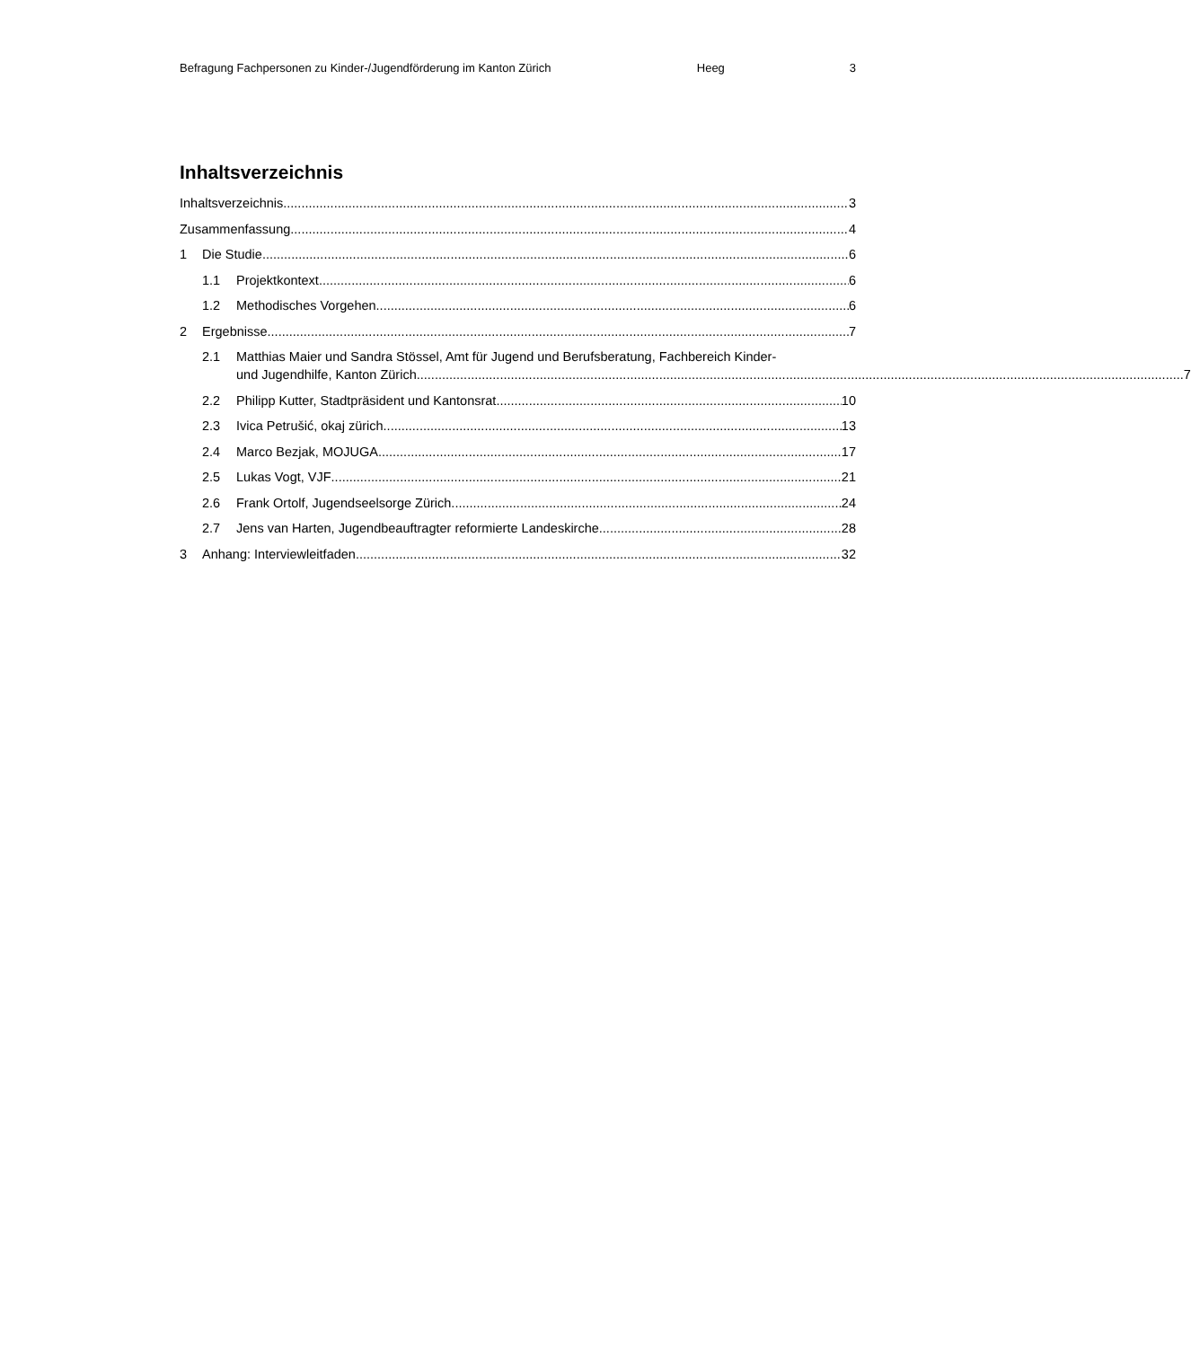Befragung Fachpersonen zu Kinder-/Jugendförderung im Kanton Zürich Heeg 3
Inhaltsverzeichnis
Inhaltsverzeichnis 3
Zusammenfassung 4
1 Die Studie 6
1.1 Projektkontext 6
1.2 Methodisches Vorgehen 6
2 Ergebnisse 7
2.1 Matthias Maier und Sandra Stössel, Amt für Jugend und Berufsberatung, Fachbereich Kinder-
und Jugendhilfe, Kanton Zürich 7
2.2 Philipp Kutter, Stadtpräsident und Kantonsrat 10
2.3 Ivica Petrušić, okaj zürich 13
2.4 Marco Bezjak, MOJUGA 17
2.5 Lukas Vogt, VJF 21
2.6 Frank Ortolf, Jugendseelsorge Zürich 24
2.7 Jens van Harten, Jugendbeauftragter reformierte Landeskirche 28
3 Anhang: Interviewleitfaden 32